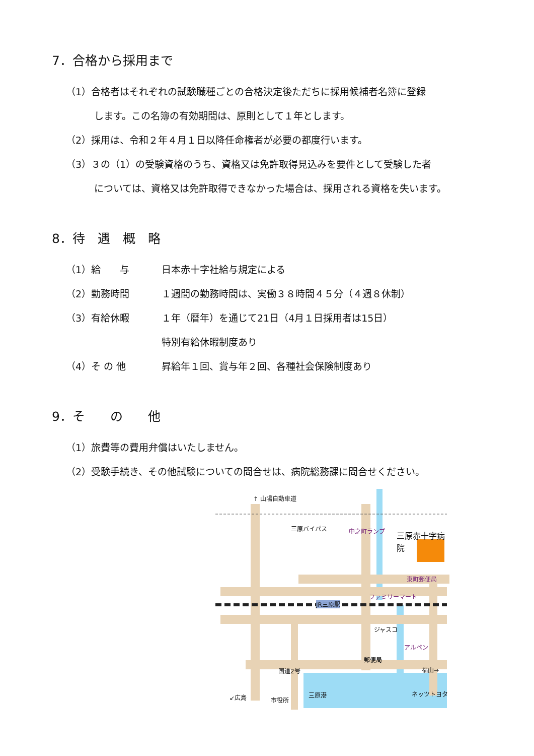7．合格から採用まで
（1）合格者はそれぞれの試験職種ごとの合格決定後ただちに採用候補者名簿に登録
します。この名簿の有効期間は、原則として１年とします。
（2）採用は、令和２年４月１日以降任命権者が必要の都度行います。
（3）３の（1）の受験資格のうち、資格又は免許取得見込みを要件として受験した者
については、資格又は免許取得できなかった場合は、採用される資格を失います。
8．待　遇　概　略
（1）給　　与 日本赤十字社給与規定による
（2）勤務時間 １週間の勤務時間は、実働３８時間４５分（４週８休制）
（3）有給休暇 １年（暦年）を通じて21日（4月１日採用者は15日）
特別有給休暇制度あり
（4）そ の 他 昇給年１回、賞与年２回、各種社会保険制度あり
9．そ　　の　　他
（1）旅費等の費用弁償はいたしません。
（2）受験手続き、その他試験についての問合せは、病院総務課に問合せください。
↑ 山陽自動車道
三原バイパス 中之町ランプ 三原赤十字病院
東町郵便局
ファミリーマート
JR三原駅
ジャスコ
アルペン
郵便局
国道2号 福山→
↙広島 市役所
三原港 ネッツトヨタ